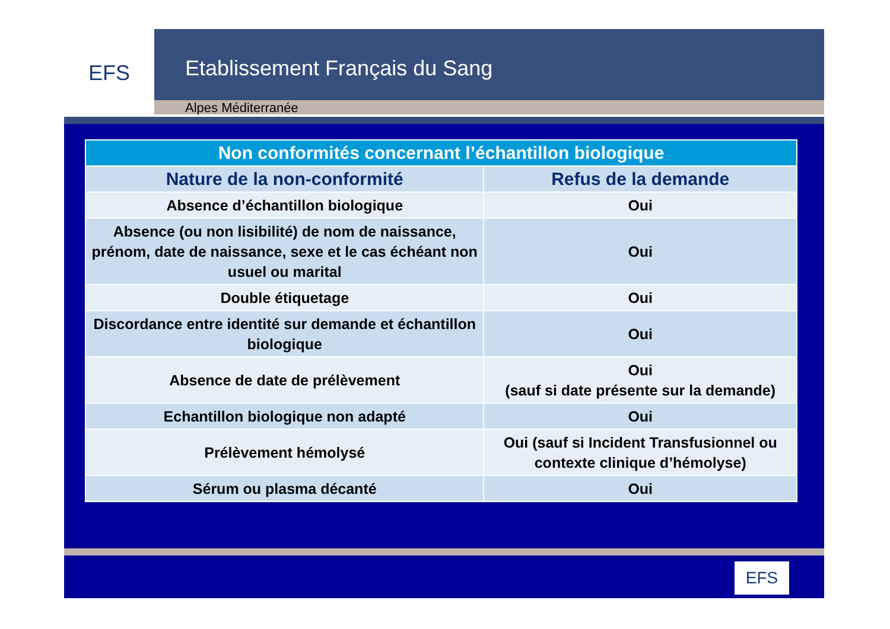EFS
Etablissement Français du Sang
Alpes Méditerranée
| Non conformités concernant l’échantillon biologique | |
| --- | --- |
| Nature de la non-conformité | Refus de la demande |
| Absence d’échantillon biologique | Oui |
| Absence (ou non lisibilité) de nom de naissance, prénom, date de naissance, sexe et le cas échéant non usuel ou marital | Oui |
| Double étiquetage | Oui |
| Discordance entre identité sur demande et échantillon biologique | Oui |
| Absence de date de prélèvement | Oui (sauf si date présente sur la demande) |
| Echantillon biologique non adapté | Oui |
| Prélèvement hémolysé | Oui (sauf si Incident Transfusionnel ou contexte clinique d’hémolyse) |
| Sérum ou plasma décanté | Oui |
EFS